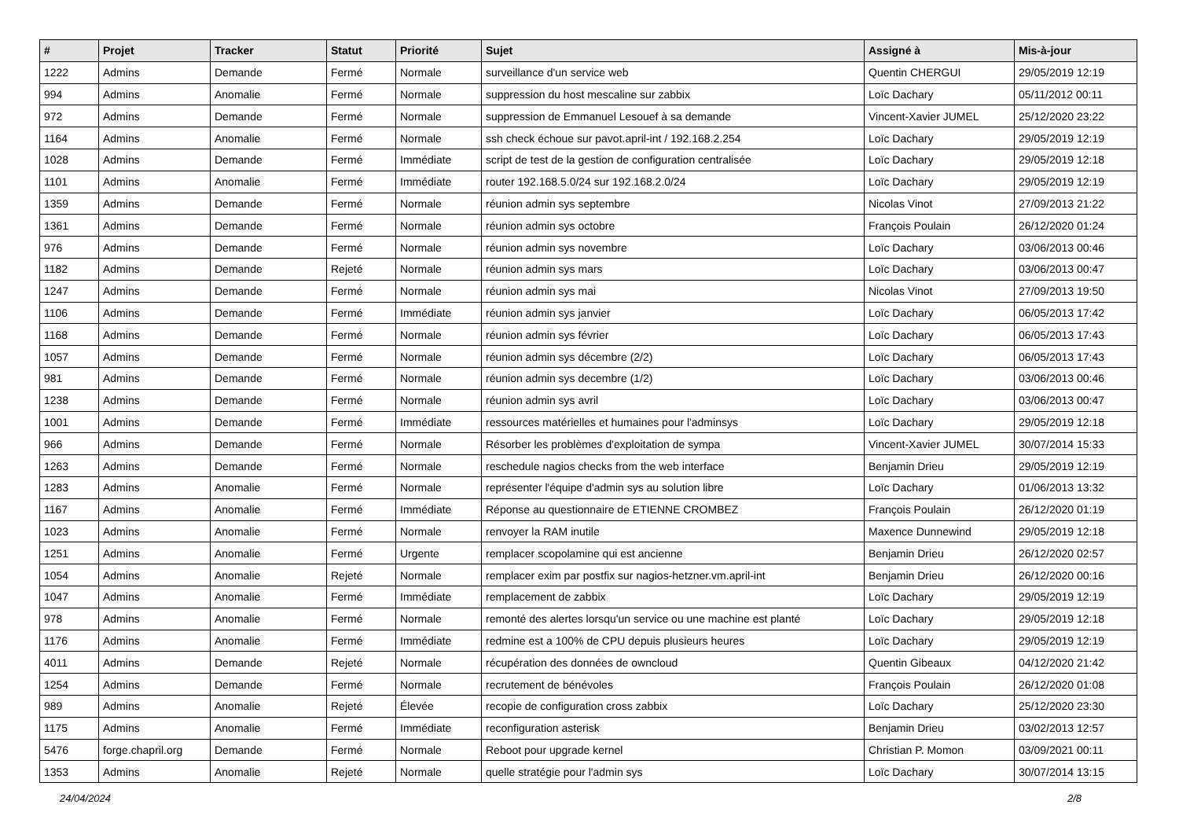| # | Projet | Tracker | Statut | Priorité | Sujet | Assigné à | Mis-à-jour |
| --- | --- | --- | --- | --- | --- | --- | --- |
| 1222 | Admins | Demande | Fermé | Normale | surveillance d'un service web | Quentin CHERGUI | 29/05/2019 12:19 |
| 994 | Admins | Anomalie | Fermé | Normale | suppression du host mescaline sur zabbix | Loïc Dachary | 05/11/2012 00:11 |
| 972 | Admins | Demande | Fermé | Normale | suppression de Emmanuel Lesouef à sa demande | Vincent-Xavier JUMEL | 25/12/2020 23:22 |
| 1164 | Admins | Anomalie | Fermé | Normale | ssh check échoue sur pavot.april-int / 192.168.2.254 | Loïc Dachary | 29/05/2019 12:19 |
| 1028 | Admins | Demande | Fermé | Immédiate | script de test de la gestion de configuration centralisée | Loïc Dachary | 29/05/2019 12:18 |
| 1101 | Admins | Anomalie | Fermé | Immédiate | router 192.168.5.0/24 sur 192.168.2.0/24 | Loïc Dachary | 29/05/2019 12:19 |
| 1359 | Admins | Demande | Fermé | Normale | réunion admin sys septembre | Nicolas Vinot | 27/09/2013 21:22 |
| 1361 | Admins | Demande | Fermé | Normale | réunion admin sys octobre | François Poulain | 26/12/2020 01:24 |
| 976 | Admins | Demande | Fermé | Normale | réunion admin sys novembre | Loïc Dachary | 03/06/2013 00:46 |
| 1182 | Admins | Demande | Rejeté | Normale | réunion admin sys mars | Loïc Dachary | 03/06/2013 00:47 |
| 1247 | Admins | Demande | Fermé | Normale | réunion admin sys mai | Nicolas Vinot | 27/09/2013 19:50 |
| 1106 | Admins | Demande | Fermé | Immédiate | réunion admin sys janvier | Loïc Dachary | 06/05/2013 17:42 |
| 1168 | Admins | Demande | Fermé | Normale | réunion admin sys février | Loïc Dachary | 06/05/2013 17:43 |
| 1057 | Admins | Demande | Fermé | Normale | réunion admin sys décembre (2/2) | Loïc Dachary | 06/05/2013 17:43 |
| 981 | Admins | Demande | Fermé | Normale | réunion admin sys decembre (1/2) | Loïc Dachary | 03/06/2013 00:46 |
| 1238 | Admins | Demande | Fermé | Normale | réunion admin sys avril | Loïc Dachary | 03/06/2013 00:47 |
| 1001 | Admins | Demande | Fermé | Immédiate | ressources matérielles et humaines pour l'adminsys | Loïc Dachary | 29/05/2019 12:18 |
| 966 | Admins | Demande | Fermé | Normale | Résorber les problèmes d'exploitation de sympa | Vincent-Xavier JUMEL | 30/07/2014 15:33 |
| 1263 | Admins | Demande | Fermé | Normale | reschedule nagios checks from the web interface | Benjamin Drieu | 29/05/2019 12:19 |
| 1283 | Admins | Anomalie | Fermé | Normale | représenter l'équipe d'admin sys au solution libre | Loïc Dachary | 01/06/2013 13:32 |
| 1167 | Admins | Anomalie | Fermé | Immédiate | Réponse au questionnaire de ETIENNE CROMBEZ | François Poulain | 26/12/2020 01:19 |
| 1023 | Admins | Anomalie | Fermé | Normale | renvoyer la RAM inutile | Maxence Dunnewind | 29/05/2019 12:18 |
| 1251 | Admins | Anomalie | Fermé | Urgente | remplacer scopolamine qui est ancienne | Benjamin Drieu | 26/12/2020 02:57 |
| 1054 | Admins | Anomalie | Rejeté | Normale | remplacer exim par postfix sur nagios-hetzner.vm.april-int | Benjamin Drieu | 26/12/2020 00:16 |
| 1047 | Admins | Anomalie | Fermé | Immédiate | remplacement de zabbix | Loïc Dachary | 29/05/2019 12:19 |
| 978 | Admins | Anomalie | Fermé | Normale | remonté des alertes lorsqu'un service ou une machine est planté | Loïc Dachary | 29/05/2019 12:18 |
| 1176 | Admins | Anomalie | Fermé | Immédiate | redmine est a 100% de CPU depuis plusieurs heures | Loïc Dachary | 29/05/2019 12:19 |
| 4011 | Admins | Demande | Rejeté | Normale | récupération des données de owncloud | Quentin Gibeaux | 04/12/2020 21:42 |
| 1254 | Admins | Demande | Fermé | Normale | recrutement de bénévoles | François Poulain | 26/12/2020 01:08 |
| 989 | Admins | Anomalie | Rejeté | Élevée | recopie de configuration cross zabbix | Loïc Dachary | 25/12/2020 23:30 |
| 1175 | Admins | Anomalie | Fermé | Immédiate | reconfiguration asterisk | Benjamin Drieu | 03/02/2013 12:57 |
| 5476 | forge.chapril.org | Demande | Fermé | Normale | Reboot pour upgrade kernel | Christian P. Momon | 03/09/2021 00:11 |
| 1353 | Admins | Anomalie | Rejeté | Normale | quelle stratégie pour l'admin sys | Loïc Dachary | 30/07/2014 13:15 |
24/04/2024 2/8